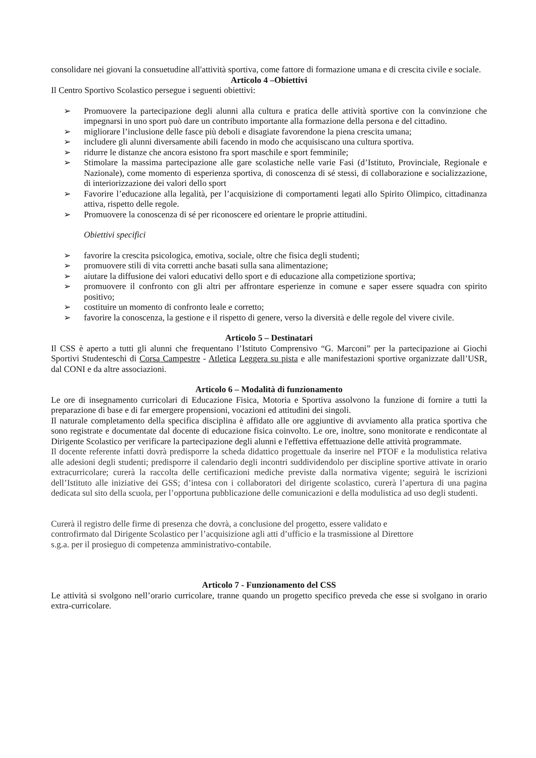consolidare nei giovani la consuetudine all'attività sportiva, come fattore di formazione umana e di crescita civile e sociale.
Articolo 4 –Obiettivi
Il Centro Sportivo Scolastico persegue i seguenti obiettivi:
➢ Promuovere la partecipazione degli alunni alla cultura e pratica delle attività sportive con la convinzione che impegnarsi in uno sport può dare un contributo importante alla formazione della persona e del cittadino.
➢ migliorare l’inclusione delle fasce più deboli e disagiate favorendone la piena crescita umana;
➢ includere gli alunni diversamente abili facendo in modo che acquisiscano una cultura sportiva.
➢ ridurre le distanze che ancora esistono fra sport maschile e sport femminile;
➢ Stimolare la massima partecipazione alle gare scolastiche nelle varie Fasi (d’Istituto, Provinciale, Regionale e Nazionale), come momento di esperienza sportiva, di conoscenza di sé stessi, di collaborazione e socializzazione, di interiorizzazione dei valori dello sport
➢ Favorire l’educazione alla legalità, per l’acquisizione di comportamenti legati allo Spirito Olimpico, cittadinanza attiva, rispetto delle regole.
➢ Promuovere la conoscenza di sé per riconoscere ed orientare le proprie attitudini.
Obiettivi specifici
➢ favorire la crescita psicologica, emotiva, sociale, oltre che fisica degli studenti;
➢ promuovere stili di vita corretti anche basati sulla sana alimentazione;
➢ aiutare la diffusione dei valori educativi dello sport e di educazione alla competizione sportiva;
➢ promuovere il confronto con gli altri per affrontare esperienze in comune e saper essere squadra con spirito positivo;
➢ costituire un momento di confronto leale e corretto;
➢ favorire la conoscenza, la gestione e il rispetto di genere, verso la diversità e delle regole del vivere civile.
Articolo 5 – Destinatari
Il CSS è aperto a tutti gli alunni che frequentano l’Istituto Comprensivo “G. Marconi” per la partecipazione ai Giochi Sportivi Studenteschi di Corsa Campestre - Atletica Leggera su pista e alle manifestazioni sportive organizzate dall’USR, dal CONI e da altre associazioni.
Articolo 6 – Modalità di funzionamento
Le ore di insegnamento curricolari di Educazione Fisica, Motoria e Sportiva assolvono la funzione di fornire a tutti la preparazione di base e di far emergere propensioni, vocazioni ed attitudini dei singoli.
Il naturale completamento della specifica disciplina è affidato alle ore aggiuntive di avviamento alla pratica sportiva che sono registrate e documentate dal docente di educazione fisica coinvolto. Le ore, inoltre, sono monitorate e rendicontate al Dirigente Scolastico per verificare la partecipazione degli alunni e l'effettiva effettuazione delle attività programmate.
Il docente referente infatti dovrà predisporre la scheda didattico progettuale da inserire nel PTOF e la modulistica relativa alle adesioni degli studenti; predisporre il calendario degli incontri suddividendolo per discipline sportive attivate in orario extracurricolare; curerà la raccolta delle certificazioni mediche previste dalla normativa vigente; seguirà le iscrizioni dell’Istituto alle iniziative dei GSS; d’intesa con i collaboratori del dirigente scolastico, curerà l’apertura di una pagina dedicata sul sito della scuola, per l’opportuna pubblicazione delle comunicazioni e della modulistica ad uso degli studenti.
Curerà il registro delle firme di presenza che dovrà, a conclusione del progetto, essere validato e
controfirmato dal Dirigente Scolastico per l’acquisizione agli atti d’ufficio e la trasmissione al Direttore
s.g.a. per il prosieguo di competenza amministrativo-contabile.
Articolo 7 - Funzionamento del CSS
Le attività si svolgono nell’orario curricolare, tranne quando un progetto specifico preveda che esse si svolgano in orario extra-curricolare.